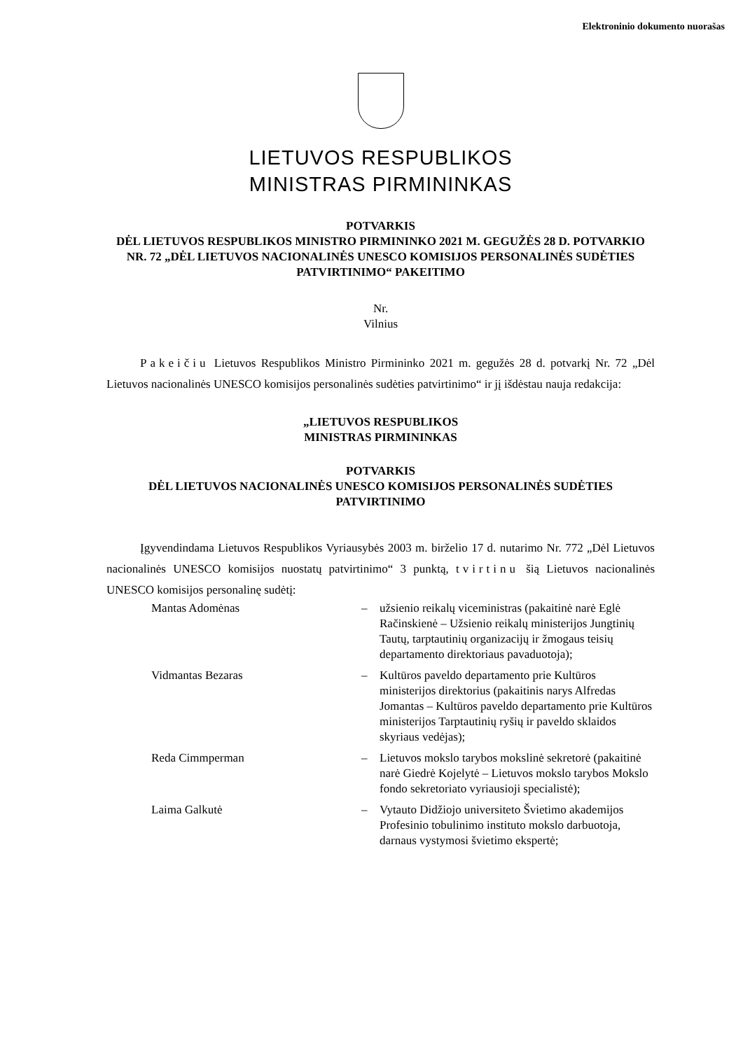Elektroninio dokumento nuorašas
LIETUVOS RESPUBLIKOS
MINISTRAS PIRMININKAS
POTVARKIS
DĖL LIETUVOS RESPUBLIKOS MINISTRO PIRMININKO 2021 M. GEGUŽĖS 28 D. POTVARKIO NR. 72 „DĖL LIETUVOS NACIONALINĖS UNESCO KOMISIJOS PERSONALINĖS SUDĖTIES PATVIRTINIMO“ PAKEITIMO
Nr.
Vilnius
Pakeičiu Lietuvos Respublikos Ministro Pirmininko 2021 m. gegužės 28 d. potvarkį Nr. 72 „Dėl Lietuvos nacionalinės UNESCO komisijos personalinės sudėties patvirtinimo“ ir jį išdėstau nauja redakcija:
„LIETUVOS RESPUBLIKOS
MINISTRAS PIRMININKAS
POTVARKIS
DĖL LIETUVOS NACIONALINĖS UNESCO KOMISIJOS PERSONALINĖS SUDĖTIES PATVIRTINIMO
Įgyvendindama Lietuvos Respublikos Vyriausybės 2003 m. birželio 17 d. nutarimo Nr. 772 „Dėl Lietuvos nacionalinės UNESCO komisijos nuostatų patvirtinimo“ 3 punktą, tvirtinu šią Lietuvos nacionalinės UNESCO komisijos personalinę sudėtį:
| Mantas Adomėnas | – | užsienio reikalų viceministras (pakaitinė narė Eglė Račinskienė – Užsienio reikalų ministerijos Jungtinių Tautų, tarptautinių organizacijų ir žmogaus teisių departamento direktoriaus pavaduotoja); |
| Vidmantas Bezaras | – | Kultūros paveldo departamento prie Kultūros ministerijos direktorius (pakaitinis narys Alfredas Jomantas – Kultūros paveldo departamento prie Kultūros ministerijos Tarptautinių ryšių ir paveldo sklaidos skyriaus vedėjas); |
| Reda Cimmperman | – | Lietuvos mokslo tarybos mokslinė sekretorė (pakaitinė narė Giedrė Kojelytė – Lietuvos mokslo tarybos Mokslo fondo sekretoriato vyriausioji specialistė); |
| Laima Galkutė | – | Vytauto Didžiojo universiteto Švietimo akademijos Profesinio tobulinimo instituto mokslo darbuotoja, darnaus vystymosi švietimo ekspertė; |